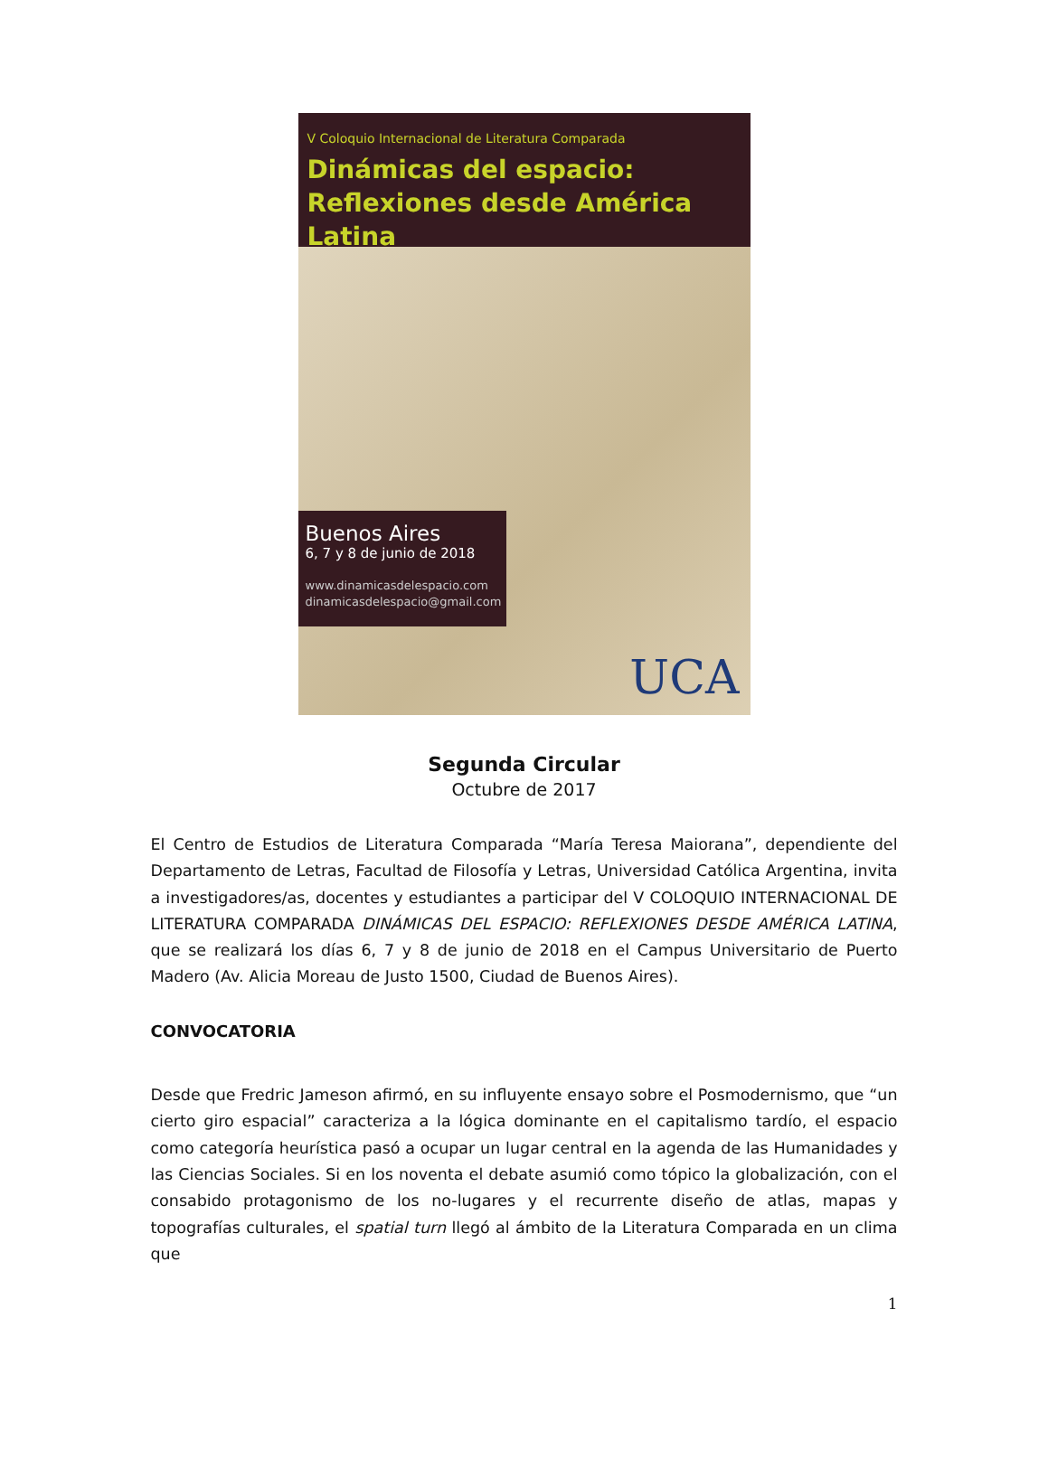V Coloquio Internacional de Literatura Comparada
Dinámicas del espacio:
Reflexiones desde América Latina
Buenos Aires
6, 7 y 8 de junio de 2018
www.dinamicasdelespacio.com
dinamicasdelespacio@gmail.com
UCA
Segunda Circular
Octubre de 2017
El Centro de Estudios de Literatura Comparada “María Teresa Maiorana”, dependiente del Departamento de Letras, Facultad de Filosofía y Letras, Universidad Católica Argentina, invita a investigadores/as, docentes y estudiantes a participar del V COLOQUIO INTERNACIONAL DE LITERATURA COMPARADA DINÁMICAS DEL ESPACIO: REFLEXIONES DESDE AMÉRICA LATINA, que se realizará los días 6, 7 y 8 de junio de 2018 en el Campus Universitario de Puerto Madero (Av. Alicia Moreau de Justo 1500, Ciudad de Buenos Aires).
CONVOCATORIA
Desde que Fredric Jameson afirmó, en su influyente ensayo sobre el Posmodernismo, que “un cierto giro espacial” caracteriza a la lógica dominante en el capitalismo tardío, el espacio como categoría heurística pasó a ocupar un lugar central en la agenda de las Humanidades y las Ciencias Sociales. Si en los noventa el debate asumió como tópico la globalización, con el consabido protagonismo de los no-lugares y el recurrente diseño de atlas, mapas y topografías culturales, el spatial turn llegó al ámbito de la Literatura Comparada en un clima que
1